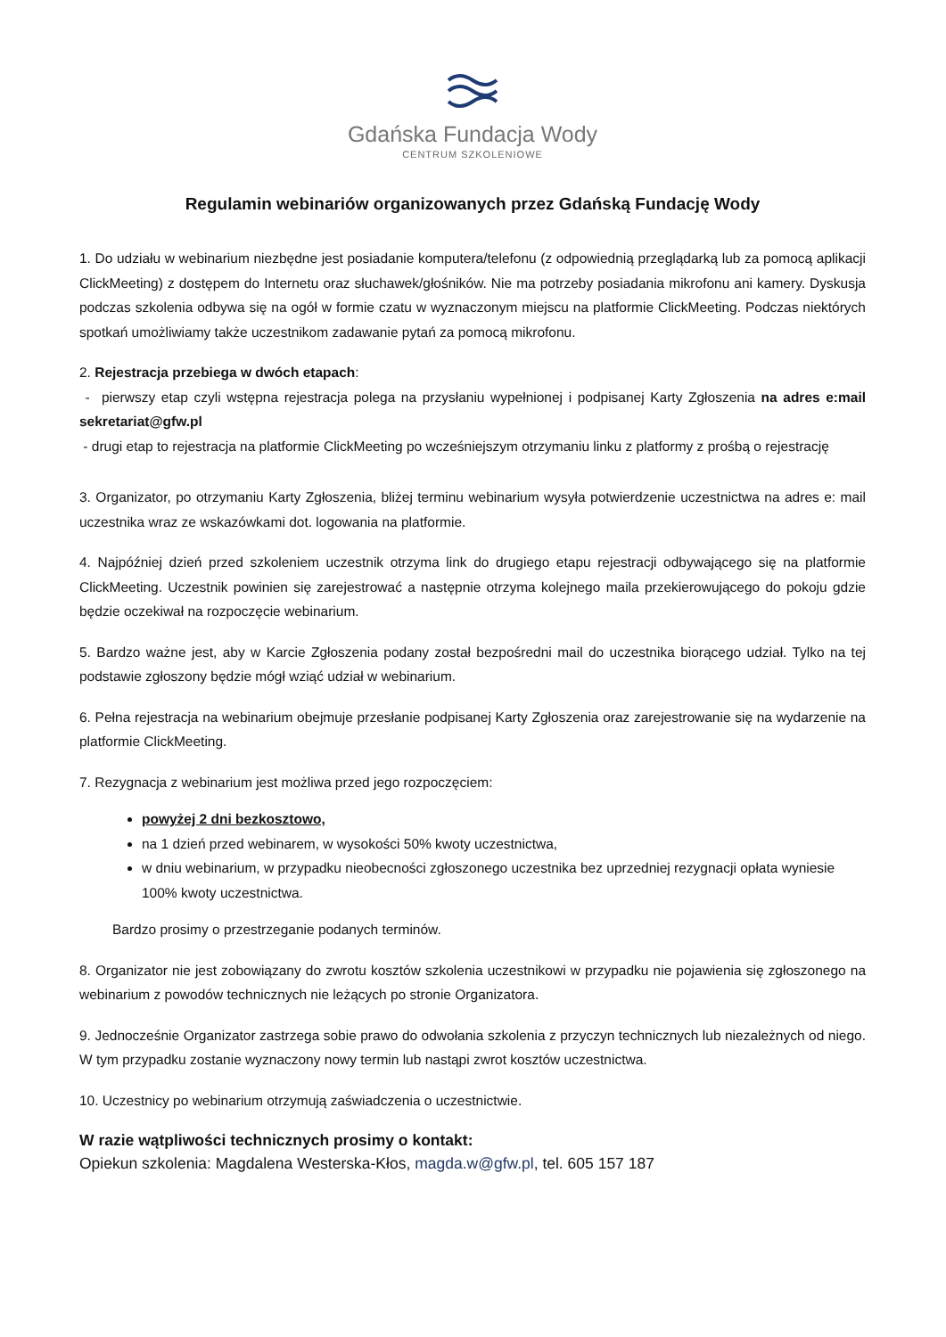Gdańska Fundacja Wody
CENTRUM SZKOLENIOWE
Regulamin webinariów organizowanych przez Gdańską Fundację Wody
1. Do udziału w webinarium niezbędne jest posiadanie komputera/telefonu (z odpowiednią przeglądarką lub za pomocą aplikacji ClickMeeting) z dostępem do Internetu oraz słuchawek/głośników. Nie ma potrzeby posiadania mikrofonu ani kamery. Dyskusja podczas szkolenia odbywa się na ogół w formie czatu w wyznaczonym miejscu na platformie ClickMeeting. Podczas niektórych spotkań umożliwiamy także uczestnikom zadawanie pytań za pomocą mikrofonu.
2. Rejestracja przebiega w dwóch etapach:
- pierwszy etap czyli wstępna rejestracja polega na przysłaniu wypełnionej i podpisanej Karty Zgłoszenia na adres e:mail sekretariat@gfw.pl
- drugi etap to rejestracja na platformie ClickMeeting po wcześniejszym otrzymaniu linku z platformy z prośbą o rejestrację
3. Organizator, po otrzymaniu Karty Zgłoszenia, bliżej terminu webinarium wysyła potwierdzenie uczestnictwa na adres e: mail uczestnika wraz ze wskazówkami dot. logowania na platformie.
4. Najpóźniej dzień przed szkoleniem uczestnik otrzyma link do drugiego etapu rejestracji odbywającego się na platformie ClickMeeting. Uczestnik powinien się zarejestrować a następnie otrzyma kolejnego maila przekierowującego do pokoju gdzie będzie oczekiwał na rozpoczęcie webinarium.
5. Bardzo ważne jest, aby w Karcie Zgłoszenia podany został bezpośredni mail do uczestnika biorącego udział. Tylko na tej podstawie zgłoszony będzie mógł wziąć udział w webinarium.
6. Pełna rejestracja na webinarium obejmuje przesłanie podpisanej Karty Zgłoszenia oraz zarejestrowanie się na wydarzenie na platformie ClickMeeting.
7. Rezygnacja z webinarium jest możliwa przed jego rozpoczęciem:
powyżej 2 dni bezkosztowo,
na 1 dzień przed webinarem, w wysokości 50% kwoty uczestnictwa,
w dniu webinarium, w przypadku nieobecności zgłoszonego uczestnika bez uprzedniej rezygnacji opłata wyniesie 100% kwoty uczestnictwa.
Bardzo prosimy o przestrzeganie podanych terminów.
8. Organizator nie jest zobowiązany do zwrotu kosztów szkolenia uczestnikowi w przypadku nie pojawienia się zgłoszonego na webinarium z powodów technicznych nie leżących po stronie Organizatora.
9. Jednocześnie Organizator zastrzega sobie prawo do odwołania szkolenia z przyczyn technicznych lub niezależnych od niego. W tym przypadku zostanie wyznaczony nowy termin lub nastąpi zwrot kosztów uczestnictwa.
10. Uczestnicy po webinarium otrzymują zaświadczenia o uczestnictwie.
W razie wątpliwości technicznych prosimy o kontakt:
Opiekun szkolenia: Magdalena Westerska-Kłos, magda.w@gfw.pl, tel. 605 157 187